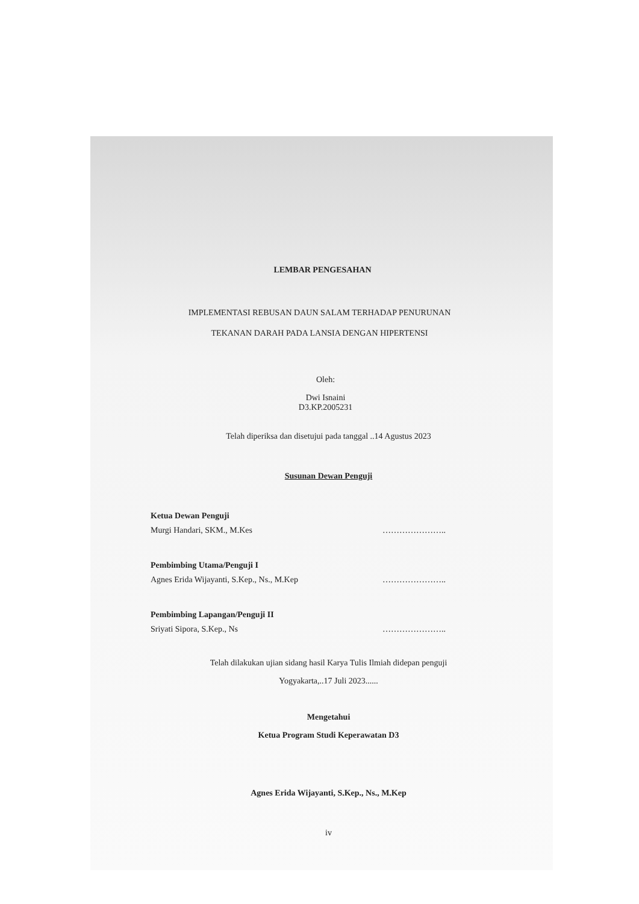LEMBAR PENGESAHAN
IMPLEMENTASI REBUSAN DAUN SALAM TERHADAP PENURUNAN
TEKANAN DARAH PADA LANSIA DENGAN HIPERTENSI
Oleh:
Dwi Isnaini
D3.KP.2005231
Telah diperiksa dan disetujui pada tanggal ..14 Agustus 2023
Susunan Dewan Penguji
Ketua Dewan Penguji
Murgi Handari, SKM., M.Kes …………………..
Pembimbing Utama/Penguji I
Agnes Erida Wijayanti, S.Kep., Ns., M.Kep …………………..
Pembimbing Lapangan/Penguji II
Sriyati Sipora, S.Kep., Ns …………………..
Telah dilakukan ujian sidang hasil Karya Tulis Ilmiah didepan penguji
Yogyakarta,..17 Juli 2023......
Mengetahui
Ketua Program Studi Keperawatan D3
Agnes Erida Wijayanti, S.Kep., Ns., M.Kep
iv